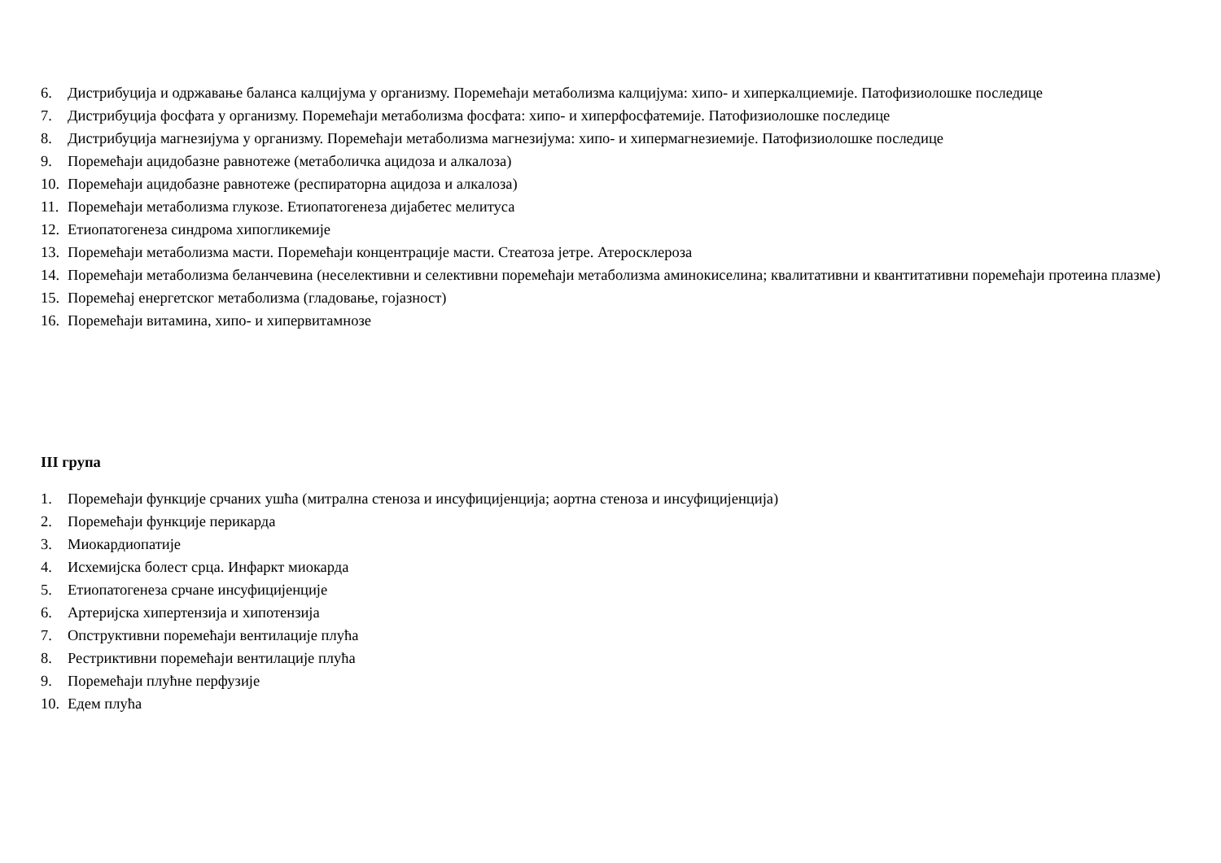6. Дистрибуција и одржавање баланса калцијума у организму. Поремећаји метаболизма калцијума: хипо- и хиперкалциемије. Патофизиолошке последице
7. Дистрибуција фосфата у организму. Поремећаји метаболизма фосфата: хипо- и хиперфосфатемије. Патофизиолошке последице
8. Дистрибуција магнезијума у организму. Поремећаји метаболизма магнезијума: хипо- и хипермагнезиемије. Патофизиолошке последице
9. Поремећаји ацидобазне равнотеже (метаболичка ацидоза и алкалоза)
10. Поремећаји ацидобазне равнотеже (респираторна ацидоза и алкалоза)
11. Поремећаји метаболизма глукозе. Етиопатогенеза дијабетес мелитуса
12. Етиопатогенеза синдрома хипогликемије
13. Поремећаји метаболизма масти. Поремећаји концентрације масти. Стеатоза јетре. Атеросклероза
14. Поремећаји метаболизма беланчевина (неселективни и селективни поремећаји метаболизма аминокиселина; квалитативни и квантитативни поремећаји протеина плазме)
15. Поремећај енергетског метаболизма (гладовање, гојазност)
16. Поремећаји витамина, хипо- и хипервитамнозе
III група
1. Поремећаји функције срчаних ушћа (митрална стеноза и инсуфицијенција; аортна стеноза и инсуфицијенција)
2. Поремећаји функције перикарда
3. Миокардиопатије
4. Исхемијска болест срца. Инфаркт миокарда
5. Етиопатогенеза срчане инсуфицијенције
6. Артеријска хипертензија и хипотензија
7. Опструктивни поремећаји вентилације плућа
8. Рестриктивни поремећаји вентилације плућа
9. Поремећаји плућне перфузије
10. Едем плућа